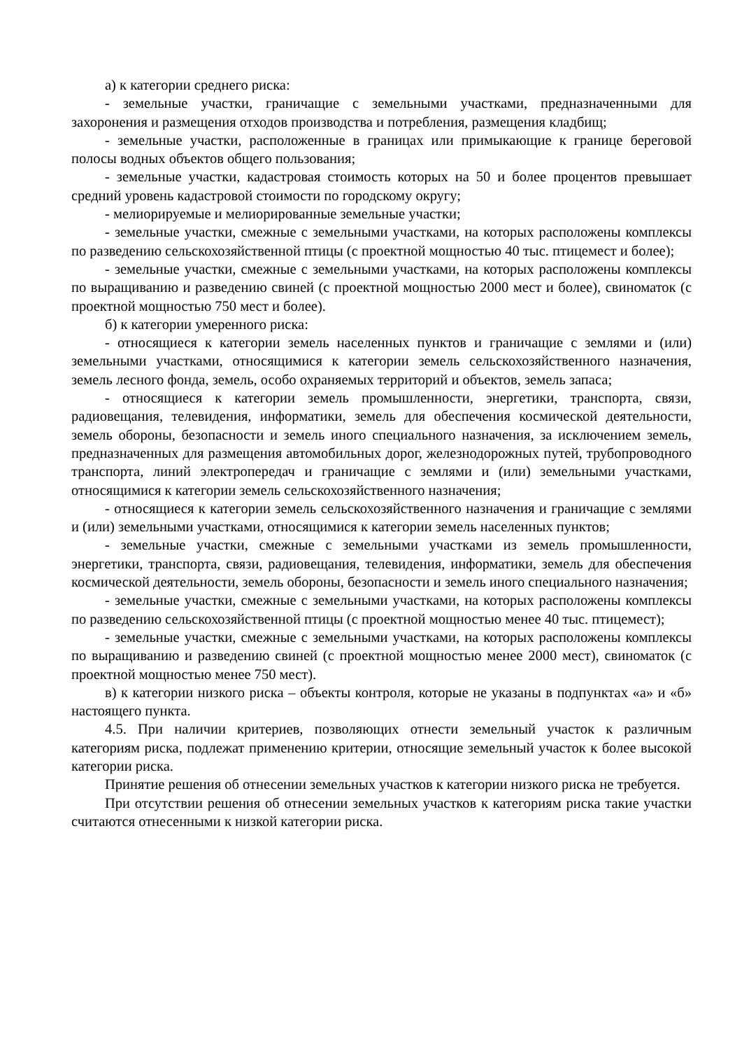а) к категории среднего риска:
- земельные участки, граничащие с земельными участками, предназначенными для захоронения и размещения отходов производства и потребления, размещения кладбищ;
- земельные участки, расположенные в границах или примыкающие к границе береговой полосы водных объектов общего пользования;
- земельные участки, кадастровая стоимость которых на 50 и более процентов превышает средний уровень кадастровой стоимости по городскому округу;
- мелиорируемые и мелиорированные земельные участки;
- земельные участки, смежные с земельными участками, на которых расположены комплексы по разведению сельскохозяйственной птицы (с проектной мощностью 40 тыс. птицемест и более);
- земельные участки, смежные с земельными участками, на которых расположены комплексы по выращиванию и разведению свиней (с проектной мощностью 2000 мест и более), свиноматок (с проектной мощностью 750 мест и более).
б) к категории умеренного риска:
- относящиеся к категории земель населенных пунктов и граничащие с землями и (или) земельными участками, относящимися к категории земель сельскохозяйственного назначения, земель лесного фонда, земель, особо охраняемых территорий и объектов, земель запаса;
- относящиеся к категории земель промышленности, энергетики, транспорта, связи, радиовещания, телевидения, информатики, земель для обеспечения космической деятельности, земель обороны, безопасности и земель иного специального назначения, за исключением земель, предназначенных для размещения автомобильных дорог, железнодорожных путей, трубопроводного транспорта, линий электропередач и граничащие с землями и (или) земельными участками, относящимися к категории земель сельскохозяйственного назначения;
- относящиеся к категории земель сельскохозяйственного назначения и граничащие с землями и (или) земельными участками, относящимися к категории земель населенных пунктов;
- земельные участки, смежные с земельными участками из земель промышленности, энергетики, транспорта, связи, радиовещания, телевидения, информатики, земель для обеспечения космической деятельности, земель обороны, безопасности и земель иного специального назначения;
- земельные участки, смежные с земельными участками, на которых расположены комплексы по разведению сельскохозяйственной птицы (с проектной мощностью менее 40 тыс. птицемест);
- земельные участки, смежные с земельными участками, на которых расположены комплексы по выращиванию и разведению свиней (с проектной мощностью менее 2000 мест), свиноматок (с проектной мощностью менее 750 мест).
в) к категории низкого риска – объекты контроля, которые не указаны в подпунктах «а» и «б» настоящего пункта.
4.5. При наличии критериев, позволяющих отнести земельный участок к различным категориям риска, подлежат применению критерии, относящие земельный участок к более высокой категории риска.
Принятие решения об отнесении земельных участков к категории низкого риска не требуется.
При отсутствии решения об отнесении земельных участков к категориям риска такие участки считаются отнесенными к низкой категории риска.